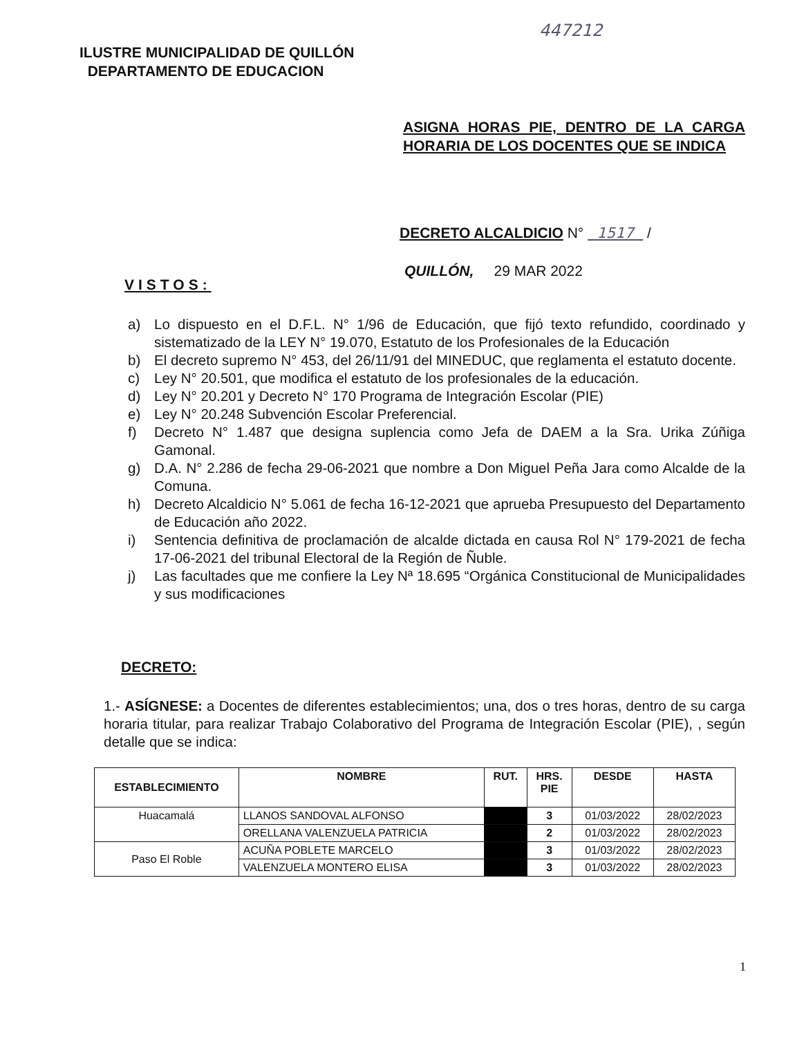447212
ILUSTRE MUNICIPALIDAD DE QUILLÓN
DEPARTAMENTO DE EDUCACION
ASIGNA HORAS PIE, DENTRO DE LA CARGA HORARIA DE LOS DOCENTES QUE SE INDICA
DECRETO ALCALDICIO N° 1517 /
QUILLÓN, 29 MAR 2022
VISTOS:
a) Lo dispuesto en el D.F.L. N° 1/96 de Educación, que fijó texto refundido, coordinado y sistematizado de la LEY N° 19.070, Estatuto de los Profesionales de la Educación
b) El decreto supremo N° 453, del 26/11/91 del MINEDUC, que reglamenta el estatuto docente.
c) Ley N° 20.501, que modifica el estatuto de los profesionales de la educación.
d) Ley N° 20.201 y Decreto N° 170 Programa de Integración Escolar (PIE)
e) Ley N° 20.248 Subvención Escolar Preferencial.
f) Decreto N° 1.487 que designa suplencia como Jefa de DAEM a la Sra. Urika Zúñiga Gamonal.
g) D.A. N° 2.286 de fecha 29-06-2021 que nombre a Don Miguel Peña Jara como Alcalde de la Comuna.
h) Decreto Alcaldicio N° 5.061 de fecha 16-12-2021 que aprueba Presupuesto del Departamento de Educación año 2022.
i) Sentencia definitiva de proclamación de alcalde dictada en causa Rol N° 179-2021 de fecha 17-06-2021 del tribunal Electoral de la Región de Ñuble.
j) Las facultades que me confiere la Ley Nª 18.695 “Orgánica Constitucional de Municipalidades y sus modificaciones
DECRETO:
1.- ASÍGNESE: a Docentes de diferentes establecimientos; una, dos o tres horas, dentro de su carga horaria titular, para realizar Trabajo Colaborativo del Programa de Integración Escolar (PIE), , según detalle que se indica:
| ESTABLECIMIENTO | NOMBRE | RUT. | HRS. PIE | DESDE | HASTA |
| --- | --- | --- | --- | --- | --- |
| Huacamalá | LLANOS SANDOVAL ALFONSO | | 3 | 01/03/2022 | 28/02/2023 |
| | ORELLANA VALENZUELA PATRICIA | | 2 | 01/03/2022 | 28/02/2023 |
| Paso El Roble | ACUÑA POBLETE MARCELO | | 3 | 01/03/2022 | 28/02/2023 |
| | VALENZUELA MONTERO ELISA | | 3 | 01/03/2022 | 28/02/2023 |
1